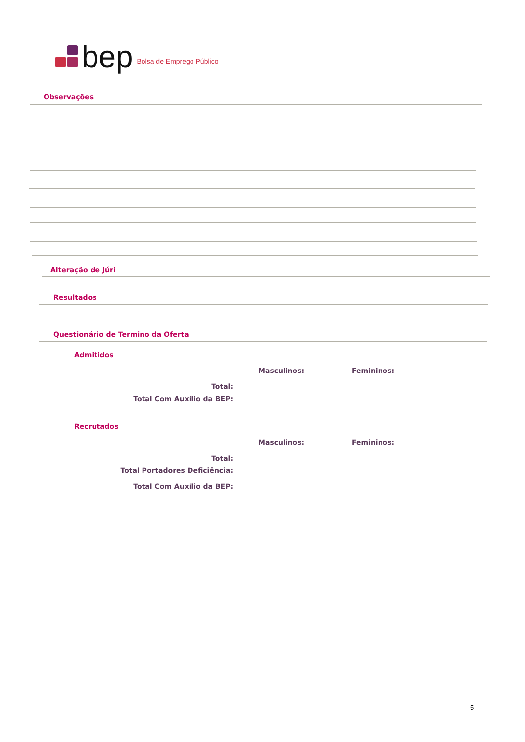bep Bolsa de Emprego Público
Observações
Alteração de Júri
Resultados
Questionário de Termino da Oferta
Admitidos
Masculinos: Femininos:
Total:
Total Com Auxílio da BEP:
Recrutados
Masculinos: Femininos:
Total:
Total Portadores Deficiência:
Total Com Auxílio da BEP:
5